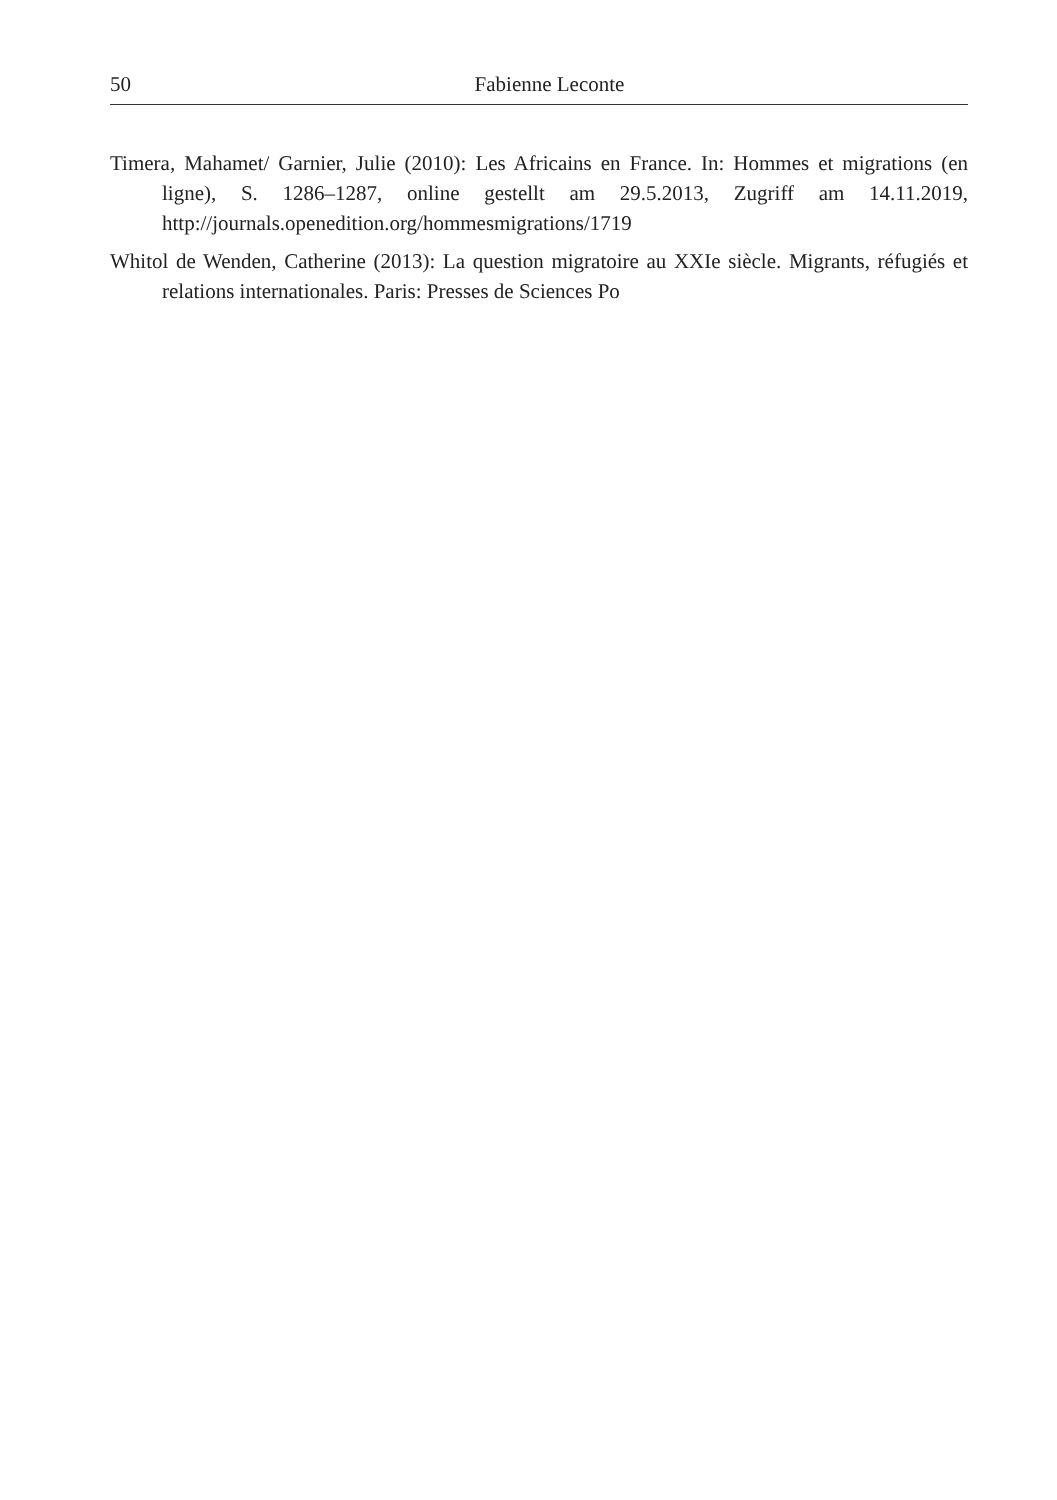50
Fabienne Leconte
Timera, Mahamet/ Garnier, Julie (2010): Les Africains en France. In: Hommes et migrations (en ligne), S. 1286–1287, online gestellt am 29.5.2013, Zugriff am 14.11.2019, http://journals.openedition.org/hommesmigrations/1719
Whitol de Wenden, Catherine (2013): La question migratoire au XXIe siècle. Migrants, réfugiés et relations internationales. Paris: Presses de Sciences Po